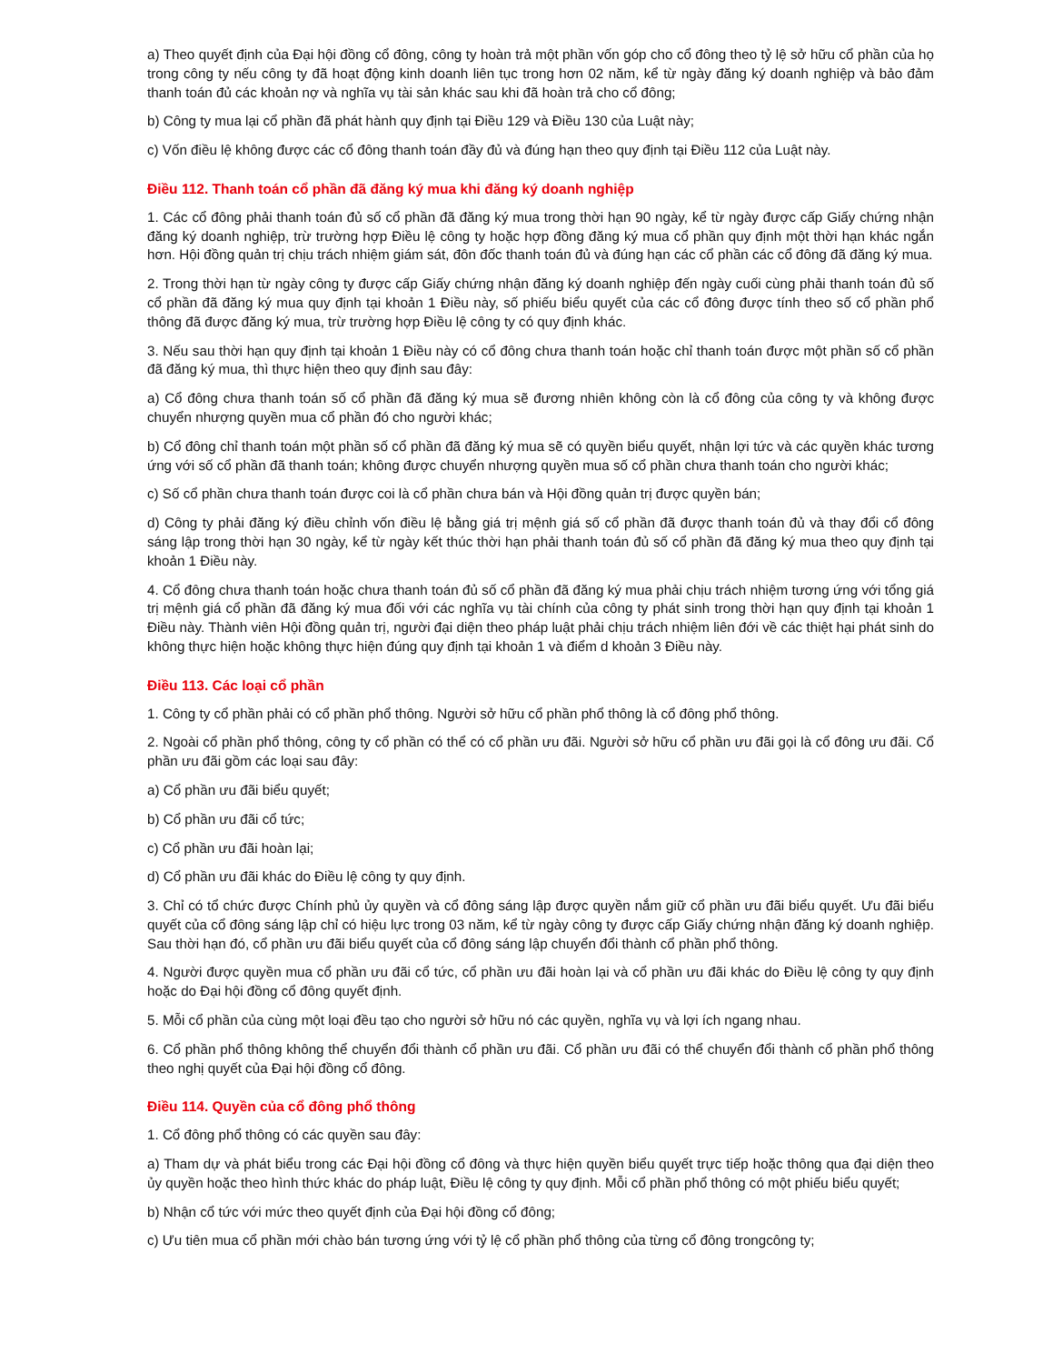a) Theo quyết định của Đại hội đồng cổ đông, công ty hoàn trả một phần vốn góp cho cổ đông theo tỷ lệ sở hữu cổ phần của họ trong công ty nếu công ty đã hoạt động kinh doanh liên tục trong hơn 02 năm, kể từ ngày đăng ký doanh nghiệp và bảo đảm thanh toán đủ các khoản nợ và nghĩa vụ tài sản khác sau khi đã hoàn trả cho cổ đông;
b) Công ty mua lại cổ phần đã phát hành quy định tại Điều 129 và Điều 130 của Luật này;
c) Vốn điều lệ không được các cổ đông thanh toán đầy đủ và đúng hạn theo quy định tại Điều 112 của Luật này.
Điều 112. Thanh toán cổ phần đã đăng ký mua khi đăng ký doanh nghiệp
1. Các cổ đông phải thanh toán đủ số cổ phần đã đăng ký mua trong thời hạn 90 ngày, kể từ ngày được cấp Giấy chứng nhận đăng ký doanh nghiệp, trừ trường hợp Điều lệ công ty hoặc hợp đồng đăng ký mua cổ phần quy định một thời hạn khác ngắn hơn. Hội đồng quản trị chịu trách nhiệm giám sát, đôn đốc thanh toán đủ và đúng hạn các cổ phần các cổ đông đã đăng ký mua.
2. Trong thời hạn từ ngày công ty được cấp Giấy chứng nhận đăng ký doanh nghiệp đến ngày cuối cùng phải thanh toán đủ số cổ phần đã đăng ký mua quy định tại khoản 1 Điều này, số phiếu biểu quyết của các cổ đông được tính theo số cổ phần phổ thông đã được đăng ký mua, trừ trường hợp Điều lệ công ty có quy định khác.
3. Nếu sau thời hạn quy định tại khoản 1 Điều này có cổ đông chưa thanh toán hoặc chỉ thanh toán được một phần số cổ phần đã đăng ký mua, thì thực hiện theo quy định sau đây:
a) Cổ đông chưa thanh toán số cổ phần đã đăng ký mua sẽ đương nhiên không còn là cổ đông của công ty và không được chuyển nhượng quyền mua cổ phần đó cho người khác;
b) Cổ đông chỉ thanh toán một phần số cổ phần đã đăng ký mua sẽ có quyền biểu quyết, nhận lợi tức và các quyền khác tương ứng với số cổ phần đã thanh toán; không được chuyển nhượng quyền mua số cổ phần chưa thanh toán cho người khác;
c) Số cổ phần chưa thanh toán được coi là cổ phần chưa bán và Hội đồng quản trị được quyền bán;
d) Công ty phải đăng ký điều chỉnh vốn điều lệ bằng giá trị mệnh giá số cổ phần đã được thanh toán đủ và thay đổi cổ đông sáng lập trong thời hạn 30 ngày, kể từ ngày kết thúc thời hạn phải thanh toán đủ số cổ phần đã đăng ký mua theo quy định tại khoản 1 Điều này.
4. Cổ đông chưa thanh toán hoặc chưa thanh toán đủ số cổ phần đã đăng ký mua phải chịu trách nhiệm tương ứng với tổng giá trị mệnh giá cổ phần đã đăng ký mua đối với các nghĩa vụ tài chính của công ty phát sinh trong thời hạn quy định tại khoản 1 Điều này. Thành viên Hội đồng quản trị, người đại diện theo pháp luật phải chịu trách nhiệm liên đới về các thiệt hại phát sinh do không thực hiện hoặc không thực hiện đúng quy định tại khoản 1 và điểm d khoản 3 Điều này.
Điều 113. Các loại cổ phần
1. Công ty cổ phần phải có cổ phần phổ thông. Người sở hữu cổ phần phổ thông là cổ đông phổ thông.
2. Ngoài cổ phần phổ thông, công ty cổ phần có thể có cổ phần ưu đãi. Người sở hữu cổ phần ưu đãi gọi là cổ đông ưu đãi. Cổ phần ưu đãi gồm các loại sau đây:
a) Cổ phần ưu đãi biểu quyết;
b) Cổ phần ưu đãi cổ tức;
c) Cổ phần ưu đãi hoàn lại;
d) Cổ phần ưu đãi khác do Điều lệ công ty quy định.
3. Chỉ có tổ chức được Chính phủ ủy quyền và cổ đông sáng lập được quyền nắm giữ cổ phần ưu đãi biểu quyết. Ưu đãi biểu quyết của cổ đông sáng lập chỉ có hiệu lực trong 03 năm, kể từ ngày công ty được cấp Giấy chứng nhận đăng ký doanh nghiệp. Sau thời hạn đó, cổ phần ưu đãi biểu quyết của cổ đông sáng lập chuyển đổi thành cổ phần phổ thông.
4. Người được quyền mua cổ phần ưu đãi cổ tức, cổ phần ưu đãi hoàn lại và cổ phần ưu đãi khác do Điều lệ công ty quy định hoặc do Đại hội đồng cổ đông quyết định.
5. Mỗi cổ phần của cùng một loại đều tạo cho người sở hữu nó các quyền, nghĩa vụ và lợi ích ngang nhau.
6. Cổ phần phổ thông không thể chuyển đổi thành cổ phần ưu đãi. Cổ phần ưu đãi có thể chuyển đổi thành cổ phần phổ thông theo nghị quyết của Đại hội đồng cổ đông.
Điều 114. Quyền của cổ đông phổ thông
1. Cổ đông phổ thông có các quyền sau đây:
a) Tham dự và phát biểu trong các Đại hội đồng cổ đông và thực hiện quyền biểu quyết trực tiếp hoặc thông qua đại diện theo ủy quyền hoặc theo hình thức khác do pháp luật, Điều lệ công ty quy định. Mỗi cổ phần phổ thông có một phiếu biểu quyết;
b) Nhận cổ tức với mức theo quyết định của Đại hội đồng cổ đông;
c) Ưu tiên mua cổ phần mới chào bán tương ứng với tỷ lệ cổ phần phổ thông của từng cổ đông trongcông ty;